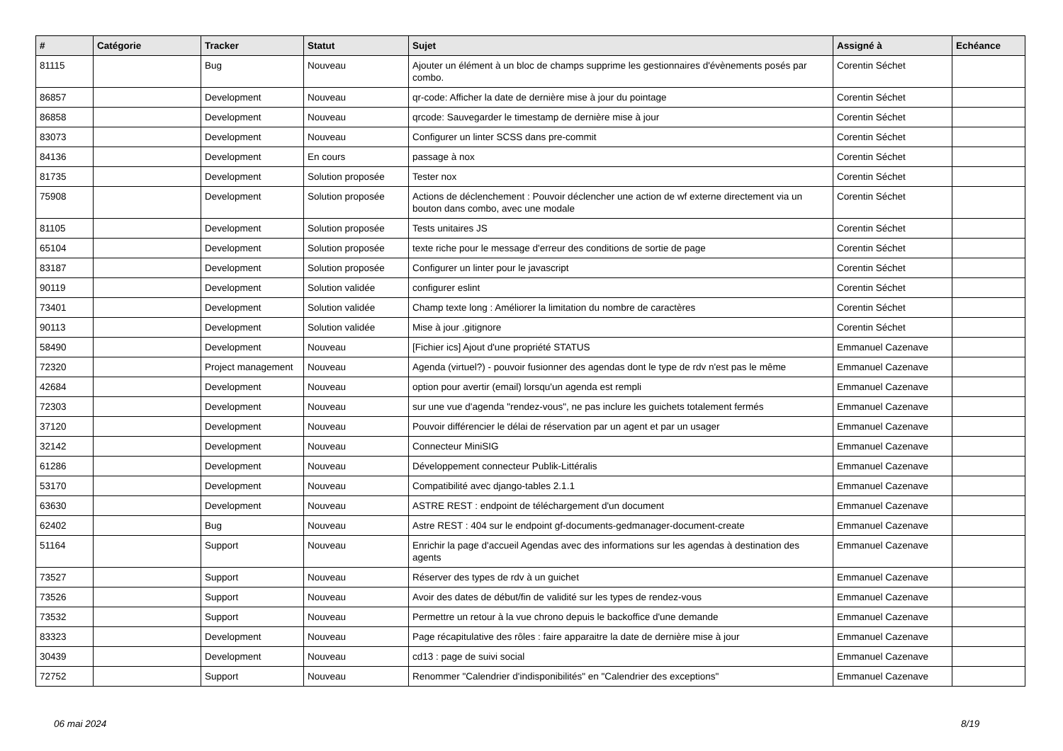| # | Catégorie | Tracker | Statut | Sujet | Assigné à | Echéance |
| --- | --- | --- | --- | --- | --- | --- |
| 81115 | | Bug | Nouveau | Ajouter un élément à un bloc de champs supprime les gestionnaires d'évènements posés par combo. | Corentin Séchet | |
| 86857 | | Development | Nouveau | qr-code: Afficher la date de dernière mise à jour du pointage | Corentin Séchet | |
| 86858 | | Development | Nouveau | qrcode: Sauvegarder le timestamp de dernière mise à jour | Corentin Séchet | |
| 83073 | | Development | Nouveau | Configurer un linter SCSS dans pre-commit | Corentin Séchet | |
| 84136 | | Development | En cours | passage à nox | Corentin Séchet | |
| 81735 | | Development | Solution proposée | Tester nox | Corentin Séchet | |
| 75908 | | Development | Solution proposée | Actions de déclenchement : Pouvoir déclencher une action de wf externe directement via un bouton dans combo, avec une modale | Corentin Séchet | |
| 81105 | | Development | Solution proposée | Tests unitaires JS | Corentin Séchet | |
| 65104 | | Development | Solution proposée | texte riche pour le message d'erreur des conditions de sortie de page | Corentin Séchet | |
| 83187 | | Development | Solution proposée | Configurer un linter pour le javascript | Corentin Séchet | |
| 90119 | | Development | Solution validée | configurer eslint | Corentin Séchet | |
| 73401 | | Development | Solution validée | Champ texte long : Améliorer la limitation du nombre de caractères | Corentin Séchet | |
| 90113 | | Development | Solution validée | Mise à jour .gitignore | Corentin Séchet | |
| 58490 | | Development | Nouveau | [Fichier ics] Ajout d'une propriété STATUS | Emmanuel Cazenave | |
| 72320 | | Project management | Nouveau | Agenda (virtuel?) - pouvoir fusionner des agendas dont le type de rdv n'est pas le même | Emmanuel Cazenave | |
| 42684 | | Development | Nouveau | option pour avertir (email) lorsqu'un agenda est rempli | Emmanuel Cazenave | |
| 72303 | | Development | Nouveau | sur une vue d'agenda "rendez-vous", ne pas inclure les guichets totalement fermés | Emmanuel Cazenave | |
| 37120 | | Development | Nouveau | Pouvoir différencier le délai de réservation par un agent et par un usager | Emmanuel Cazenave | |
| 32142 | | Development | Nouveau | Connecteur MiniSIG | Emmanuel Cazenave | |
| 61286 | | Development | Nouveau | Développement connecteur Publik-Littéralis | Emmanuel Cazenave | |
| 53170 | | Development | Nouveau | Compatibilité avec django-tables 2.1.1 | Emmanuel Cazenave | |
| 63630 | | Development | Nouveau | ASTRE REST : endpoint de téléchargement d'un document | Emmanuel Cazenave | |
| 62402 | | Bug | Nouveau | Astre REST : 404 sur le endpoint gf-documents-gedmanager-document-create | Emmanuel Cazenave | |
| 51164 | | Support | Nouveau | Enrichir la page d'accueil Agendas avec des informations sur les agendas à destination des agents | Emmanuel Cazenave | |
| 73527 | | Support | Nouveau | Réserver des types de rdv à un guichet | Emmanuel Cazenave | |
| 73526 | | Support | Nouveau | Avoir des dates de début/fin de validité sur les types de rendez-vous | Emmanuel Cazenave | |
| 73532 | | Support | Nouveau | Permettre un retour à la vue chrono depuis le backoffice d'une demande | Emmanuel Cazenave | |
| 83323 | | Development | Nouveau | Page récapitulative des rôles : faire apparaitre la date de dernière mise à jour | Emmanuel Cazenave | |
| 30439 | | Development | Nouveau | cd13 : page de suivi social | Emmanuel Cazenave | |
| 72752 | | Support | Nouveau | Renommer "Calendrier d'indisponibilités" en "Calendrier des exceptions" | Emmanuel Cazenave | |
06 mai 2024 8/19